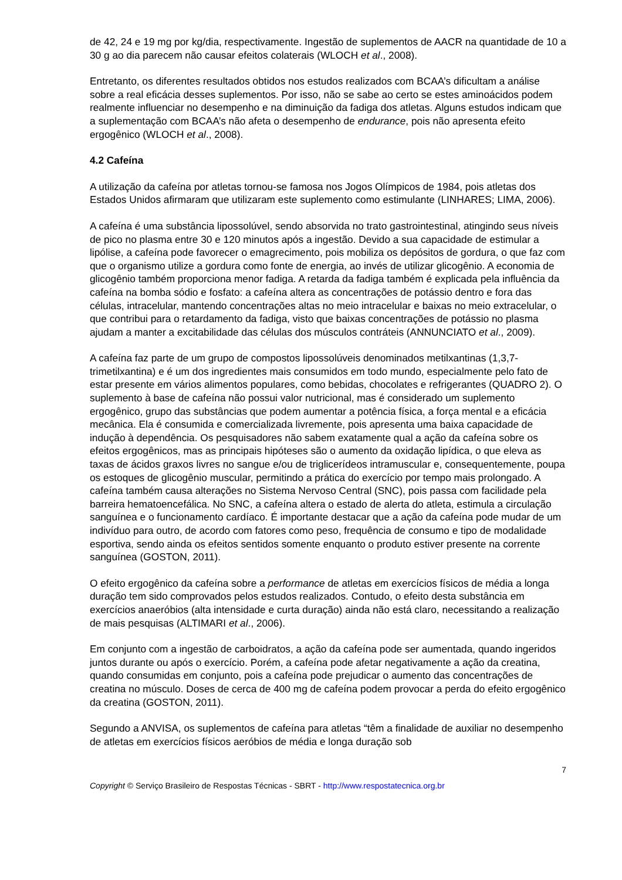de 42, 24 e 19 mg por kg/dia, respectivamente. Ingestão de suplementos de AACR na quantidade de 10 a 30 g ao dia parecem não causar efeitos colaterais (WLOCH et al., 2008).
Entretanto, os diferentes resultados obtidos nos estudos realizados com BCAA’s dificultam a análise sobre a real eficácia desses suplementos. Por isso, não se sabe ao certo se estes aminoácidos podem realmente influenciar no desempenho e na diminuição da fadiga dos atletas. Alguns estudos indicam que a suplementação com BCAA’s não afeta o desempenho de endurance, pois não apresenta efeito ergogênico (WLOCH et al., 2008).
4.2 Cafeína
A utilização da cafeína por atletas tornou-se famosa nos Jogos Olímpicos de 1984, pois atletas dos Estados Unidos afirmaram que utilizaram este suplemento como estimulante (LINHARES; LIMA, 2006).
A cafeína é uma substância lipossolúvel, sendo absorvida no trato gastrointestinal, atingindo seus níveis de pico no plasma entre 30 e 120 minutos após a ingestão. Devido a sua capacidade de estimular a lipólise, a cafeína pode favorecer o emagrecimento, pois mobiliza os depósitos de gordura, o que faz com que o organismo utilize a gordura como fonte de energia, ao invés de utilizar glicogênio. A economia de glicogênio também proporciona menor fadiga. A retarda da fadiga também é explicada pela influência da cafeína na bomba sódio e fosfato: a cafeína altera as concentrações de potássio dentro e fora das células, intracelular, mantendo concentrações altas no meio intracelular e baixas no meio extracelular, o que contribui para o retardamento da fadiga, visto que baixas concentrações de potássio no plasma ajudam a manter a excitabilidade das células dos músculos contráteis (ANNUNCIATO et al., 2009).
A cafeína faz parte de um grupo de compostos lipossolúveis denominados metilxantinas (1,3,7-trimetilxantina) e é um dos ingredientes mais consumidos em todo mundo, especialmente pelo fato de estar presente em vários alimentos populares, como bebidas, chocolates e refrigerantes (QUADRO 2). O suplemento à base de cafeína não possui valor nutricional, mas é considerado um suplemento ergogênico, grupo das substâncias que podem aumentar a potência física, a força mental e a eficácia mecânica. Ela é consumida e comercializada livremente, pois apresenta uma baixa capacidade de indução à dependência. Os pesquisadores não sabem exatamente qual a ação da cafeína sobre os efeitos ergogênicos, mas as principais hipóteses são o aumento da oxidação lipídica, o que eleva as taxas de ácidos graxos livres no sangue e/ou de triglicerídeos intramuscular e, consequentemente, poupa os estoques de glicogênio muscular, permitindo a prática do exercício por tempo mais prolongado. A cafeína também causa alterações no Sistema Nervoso Central (SNC), pois passa com facilidade pela barreira hematoencefálica. No SNC, a cafeína altera o estado de alerta do atleta, estimula a circulação sanguínea e o funcionamento cardíaco. É importante destacar que a ação da cafeína pode mudar de um indivíduo para outro, de acordo com fatores como peso, frequência de consumo e tipo de modalidade esportiva, sendo ainda os efeitos sentidos somente enquanto o produto estiver presente na corrente sanguínea (GOSTON, 2011).
O efeito ergogênico da cafeína sobre a performance de atletas em exercícios físicos de média a longa duração tem sido comprovados pelos estudos realizados. Contudo, o efeito desta substância em exercícios anaeróbios (alta intensidade e curta duração) ainda não está claro, necessitando a realização de mais pesquisas (ALTIMARI et al., 2006).
Em conjunto com a ingestão de carboidratos, a ação da cafeína pode ser aumentada, quando ingeridos juntos durante ou após o exercício. Porém, a cafeína pode afetar negativamente a ação da creatina, quando consumidas em conjunto, pois a cafeína pode prejudicar o aumento das concentrações de creatina no músculo. Doses de cerca de 400 mg de cafeína podem provocar a perda do efeito ergogênico da creatina (GOSTON, 2011).
Segundo a ANVISA, os suplementos de cafeína para atletas “têm a finalidade de auxiliar no desempenho de atletas em exercícios físicos aeróbios de média e longa duração sob
7
Copyright © Serviço Brasileiro de Respostas Técnicas - SBRT - http://www.respostatecnica.org.br